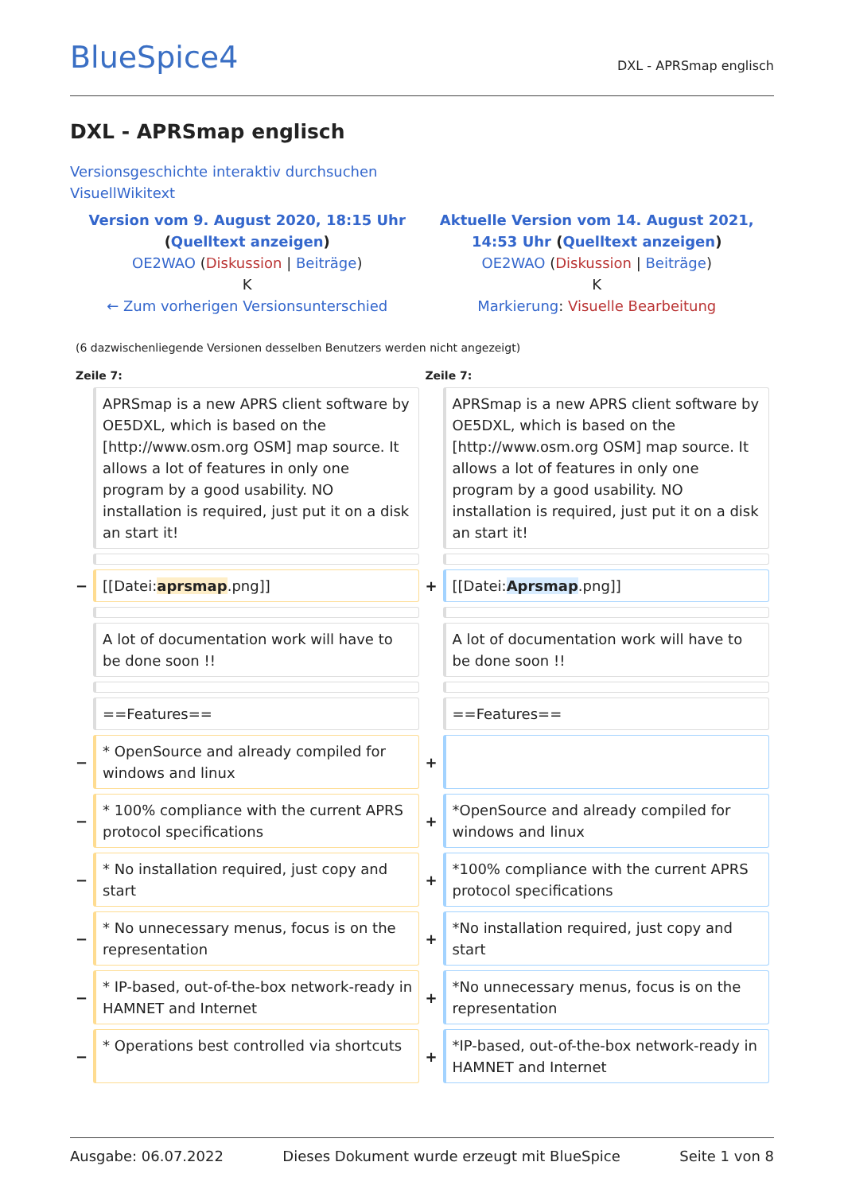BlueSpice4
DXL - APRSmap englisch
DXL - APRSmap englisch
Versionsgeschichte interaktiv durchsuchen
VisuellWikitext
| Version vom 9. August 2020, 18:15 Uhr ( Quelltext anzeigen ) OE2WAO ( Diskussion / Beiträge ) K ← Zum vorherigen Versionsunterschied | | Aktuelle Version vom 14. August 2021, 14:53 Uhr ( Quelltext anzeigen ) OE2WAO ( Diskussion / Beiträge ) K Markierung : Visuelle Bearbeitung | |
| (6 dazwischenliegende Versionen desselben Benutzers werden nicht angezeigt) | | | |
| Zeile 7: | | Zeile 7: | |
| | APRSmap is a new APRS client software by OE5DXL, which is based on the [http://www.osm.org OSM] map source. It allows a lot of features in only one program by a good usability. NO installation is required, just put it on a disk an start it! | | APRSmap is a new APRS client software by OE5DXL, which is based on the [http://www.osm.org OSM] map source. It allows a lot of features in only one program by a good usability. NO installation is required, just put it on a disk an start it! |
| − | [[Datei: aprsmap .png]] | + | [[Datei: Aprsmap .png]] |
| | A lot of documentation work will have to be done soon !! | | A lot of documentation work will have to be done soon !! |
| | ==Features== | | ==Features== |
| − | * OpenSource and already compiled for windows and linux | + | |
| − | * 100% compliance with the current APRS protocol specifications | + | *OpenSource and already compiled for windows and linux |
| − | * No installation required, just copy and start | + | *100% compliance with the current APRS protocol specifications |
| − | * No unnecessary menus, focus is on the representation | + | *No installation required, just copy and start |
| − | * IP-based, out-of-the-box network-ready in HAMNET and Internet | + | *No unnecessary menus, focus is on the representation |
| − | * Operations best controlled via shortcuts | + | *IP-based, out-of-the-box network-ready in HAMNET and Internet |
Ausgabe: 06.07.2022 Dieses Dokument wurde erzeugt mit BlueSpice Seite 1 von 8